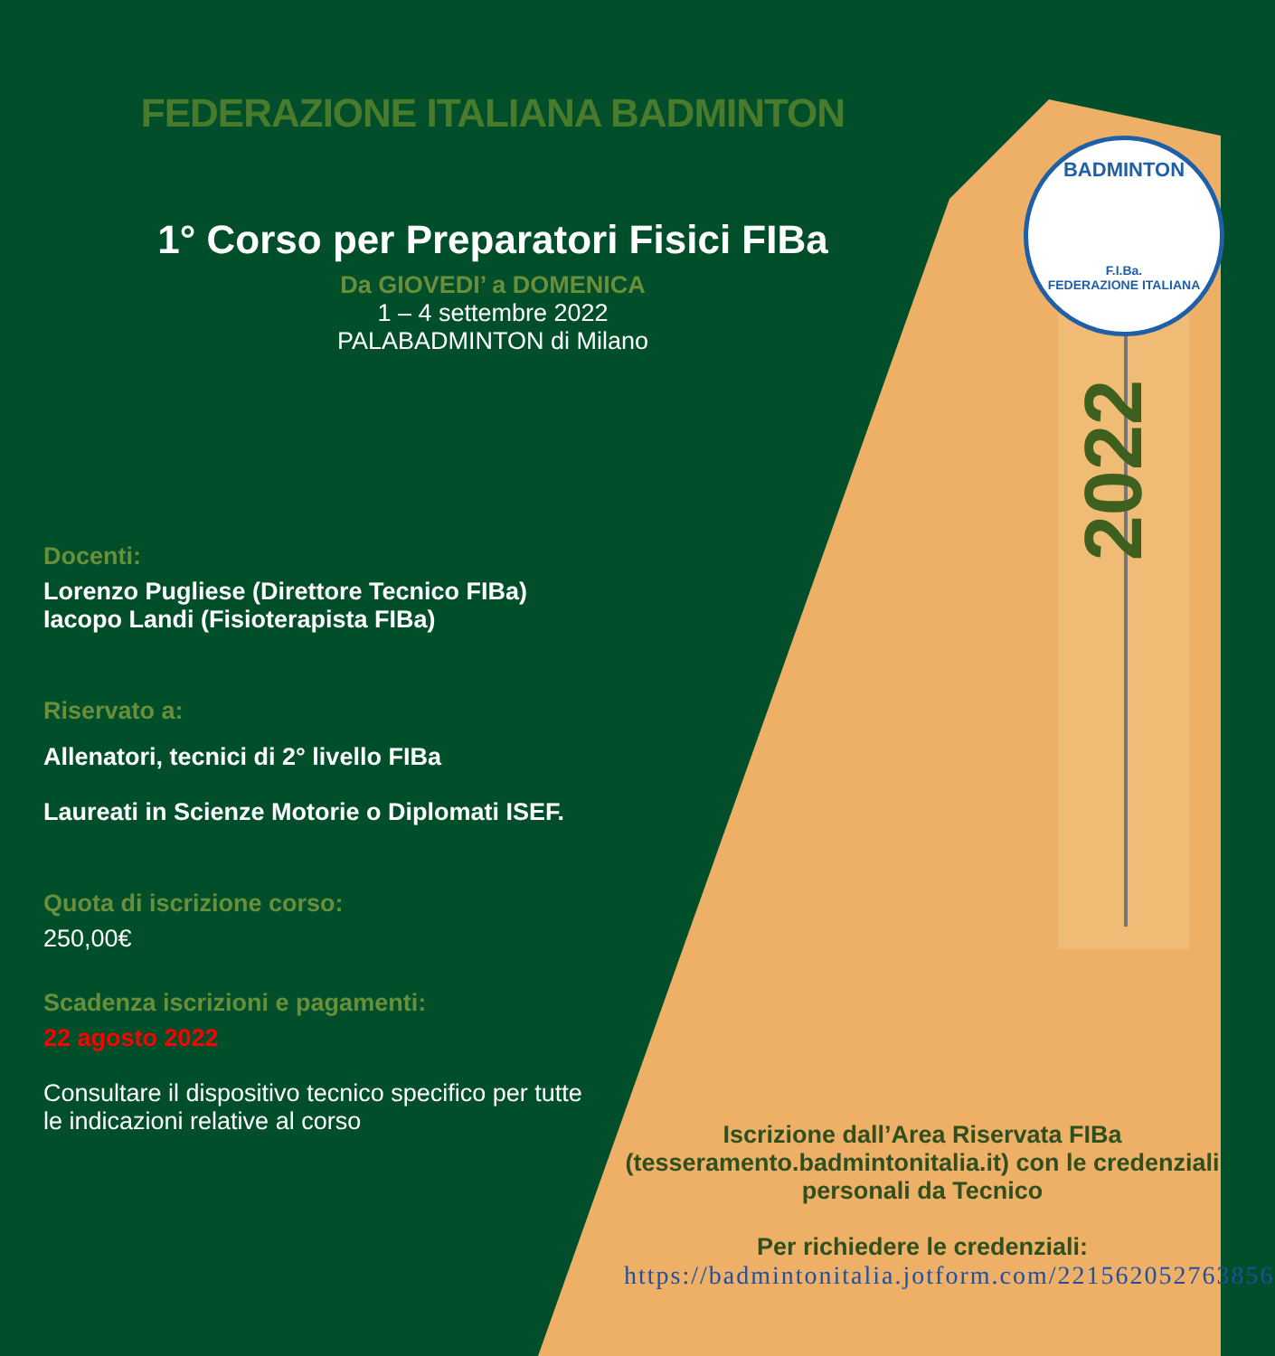FEDERAZIONE ITALIANA BADMINTON
1° Corso per Preparatori Fisici FIBa
Da GIOVEDI’ a DOMENICA
1 – 4 settembre 2022
PALABADMINTON di Milano
BADMINTON
F.I.Ba.
FEDERAZIONE ITALIANA
2022
Docenti:
Lorenzo Pugliese (Direttore Tecnico FIBa)
Iacopo Landi (Fisioterapista FIBa)
Riservato a:
Allenatori, tecnici di 2° livello FIBa
Laureati in Scienze Motorie o Diplomati ISEF.
Quota di iscrizione corso:
250,00€
Scadenza iscrizioni e pagamenti:
22 agosto 2022
Consultare il dispositivo tecnico specifico per tutte le indicazioni relative al corso
Iscrizione dall’Area Riservata FIBa (tesseramento.badmintonitalia.it) con le credenziali personali da Tecnico
Per richiedere le credenziali:
https://badmintonitalia.jotform.com/221562052763856